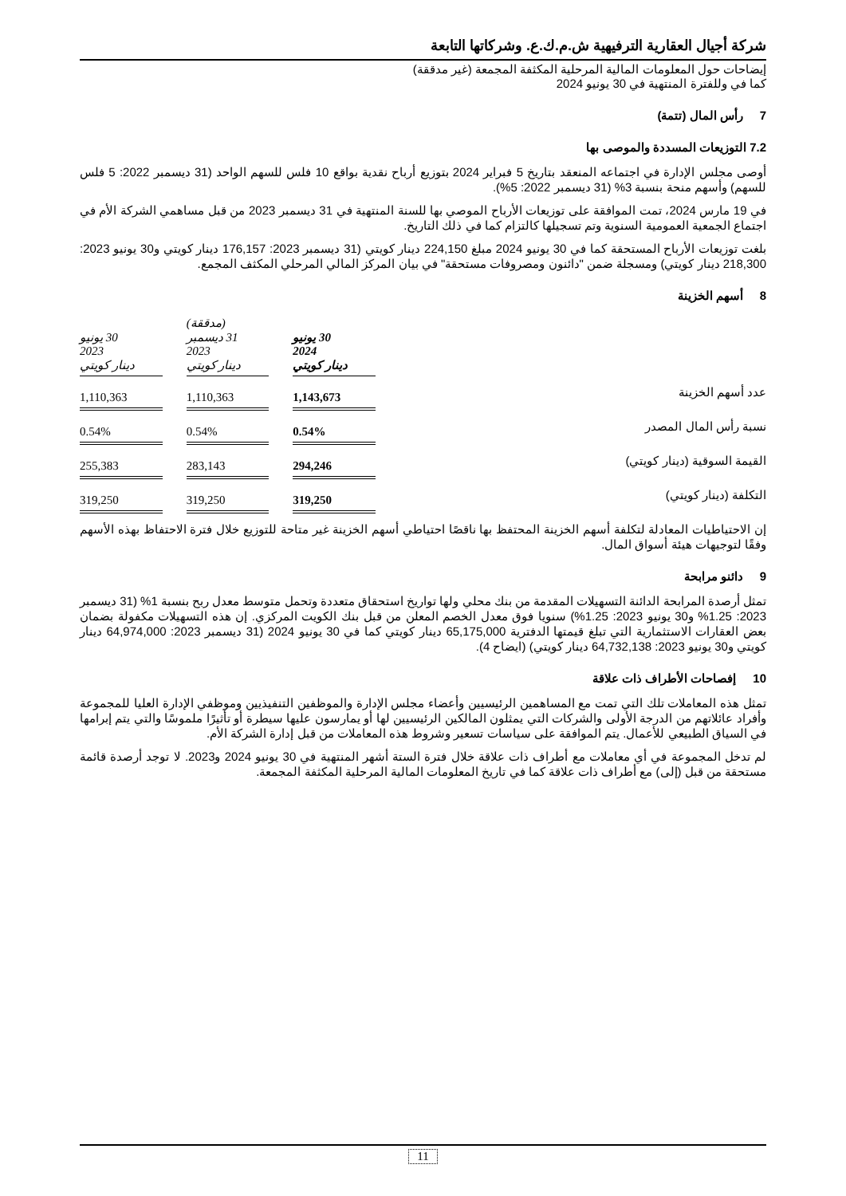شركة أجيال العقارية الترفيهية ش.م.ك.ع. وشركاتها التابعة
إيضاحات حول المعلومات المالية المرحلية المكثفة المجمعة (غير مدققة)
كما في وللفترة المنتهية في 30 يونيو 2024
7 رأس المال (تتمة)
7.2 التوزيعات المسددة والموصى بها
أوصى مجلس الإدارة في اجتماعه المنعقد بتاريخ 5 فبراير 2024 بتوزيع أرباح نقدية بواقع 10 فلس للسهم الواحد (31 ديسمبر 2022: 5 فلس للسهم) وأسهم منحة بنسبة 3% (31 ديسمبر 2022: 5%).
في 19 مارس 2024، تمت الموافقة على توزيعات الأرباح الموصي بها للسنة المنتهية في 31 ديسمبر 2023 من قبل مساهمي الشركة الأم في اجتماع الجمعية العمومية السنوية وتم تسجيلها كالتزام كما في ذلك التاريخ.
بلغت توزيعات الأرباح المستحقة كما في 30 يونيو 2024 مبلغ 224,150 دينار كويتي (31 ديسمبر 2023: 176,157 دينار كويتي و30 يونيو 2023: 218,300 دينار كويتي) ومسجلة ضمن "دائنون ومصروفات مستحقة" في بيان المركز المالي المرحلي المكثف المجمع.
8 أسهم الخزينة
| | 30 يونيو 2024 دينار كويتي | | (مدققة) 31 ديسمبر 2023 دينار كويتي | | 30 يونيو 2023 دينار كويتي |
| --- | --- | --- | --- | --- | --- |
| عدد أسهم الخزينة | 1,143,673 | | 1,110,363 | | 1,110,363 |
| نسبة رأس المال المصدر | 0.54% | | 0.54% | | 0.54% |
| القيمة السوقية (دينار كويتي) | 294,246 | | 283,143 | | 255,383 |
| التكلفة (دينار كويتي) | 319,250 | | 319,250 | | 319,250 |
إن الاحتياطيات المعادلة لتكلفة أسهم الخزينة المحتفظ بها ناقصًا احتياطي أسهم الخزينة غير متاحة للتوزيع خلال فترة الاحتفاظ بهذه الأسهم وفقًا لتوجيهات هيئة أسواق المال.
9 دائنو مرابحة
تمثل أرصدة المرابحة الدائنة التسهيلات المقدمة من بنك محلي ولها تواريخ استحقاق متعددة وتحمل متوسط معدل ربح بنسبة 1% (31 ديسمبر 2023: 1.25% و30 يونيو 2023: 1.25%) سنويا فوق معدل الخصم المعلن من قبل بنك الكويت المركزي. إن هذه التسهيلات مكفولة بضمان بعض العقارات الاستثمارية التي تبلغ قيمتها الدفترية 65,175,000 دينار كويتي كما في 30 يونيو 2024 (31 ديسمبر 2023: 64,974,000 دينار كويتي و30 يونيو 2023: 64,732,138 دينار كويتي) (ايضاح 4).
10 إفصاحات الأطراف ذات علاقة
تمثل هذه المعاملات تلك التي تمت مع المساهمين الرئيسيين وأعضاء مجلس الإدارة والموظفين التنفيذيين وموظفي الإدارة العليا للمجموعة وأفراد عائلاتهم من الدرجة الأولى والشركات التي يمثلون المالكين الرئيسيين لها أو يمارسون عليها سيطرة أو تأثيرًا ملموسًا والتي يتم إبرامها في السياق الطبيعي للأعمال. يتم الموافقة على سياسات تسعير وشروط هذه المعاملات من قبل إدارة الشركة الأم.
لم تدخل المجموعة في أي معاملات مع أطراف ذات علاقة خلال فترة الستة أشهر المنتهية في 30 يونيو 2024 و2023. لا توجد أرصدة قائمة مستحقة من قبل (إلى) مع أطراف ذات علاقة كما في تاريخ المعلومات المالية المرحلية المكثفة المجمعة.
11